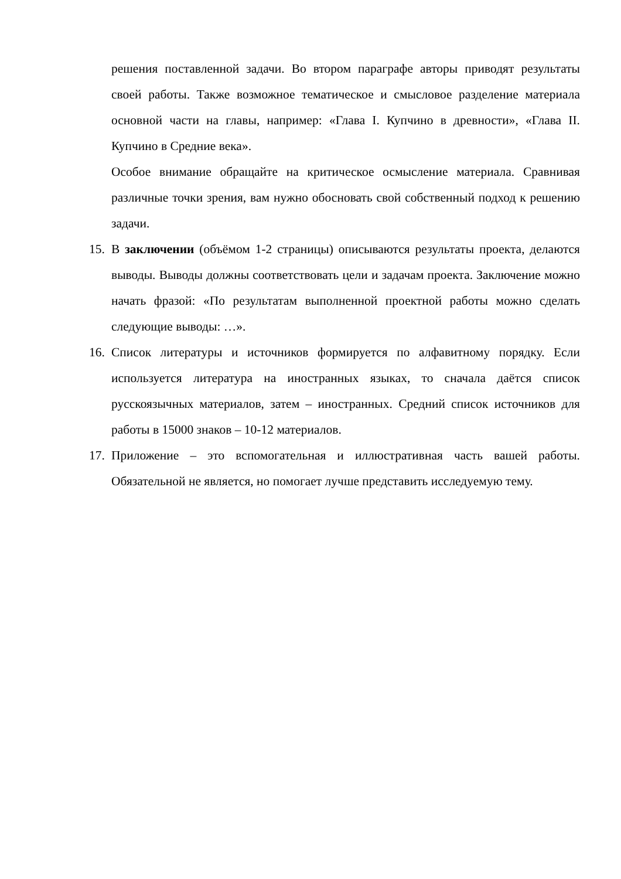решения поставленной задачи. Во втором параграфе авторы приводят результаты своей работы. Также возможное тематическое и смысловое разделение материала основной части на главы, например: «Глава I. Купчино в древности», «Глава II. Купчино в Средние века».
Особое внимание обращайте на критическое осмысление материала. Сравнивая различные точки зрения, вам нужно обосновать свой собственный подход к решению задачи.
15.
В заключении (объёмом 1-2 страницы) описываются результаты проекта, делаются выводы. Выводы должны соответствовать цели и задачам проекта. Заключение можно начать фразой: «По результатам выполненной проектной работы можно сделать следующие выводы: …».
16.
Список литературы и источников формируется по алфавитному порядку. Если используется литература на иностранных языках, то сначала даётся список русскоязычных материалов, затем – иностранных. Средний список источников для работы в 15000 знаков – 10-12 материалов.
17.
Приложение – это вспомогательная и иллюстративная часть вашей работы. Обязательной не является, но помогает лучше представить исследуемую тему.